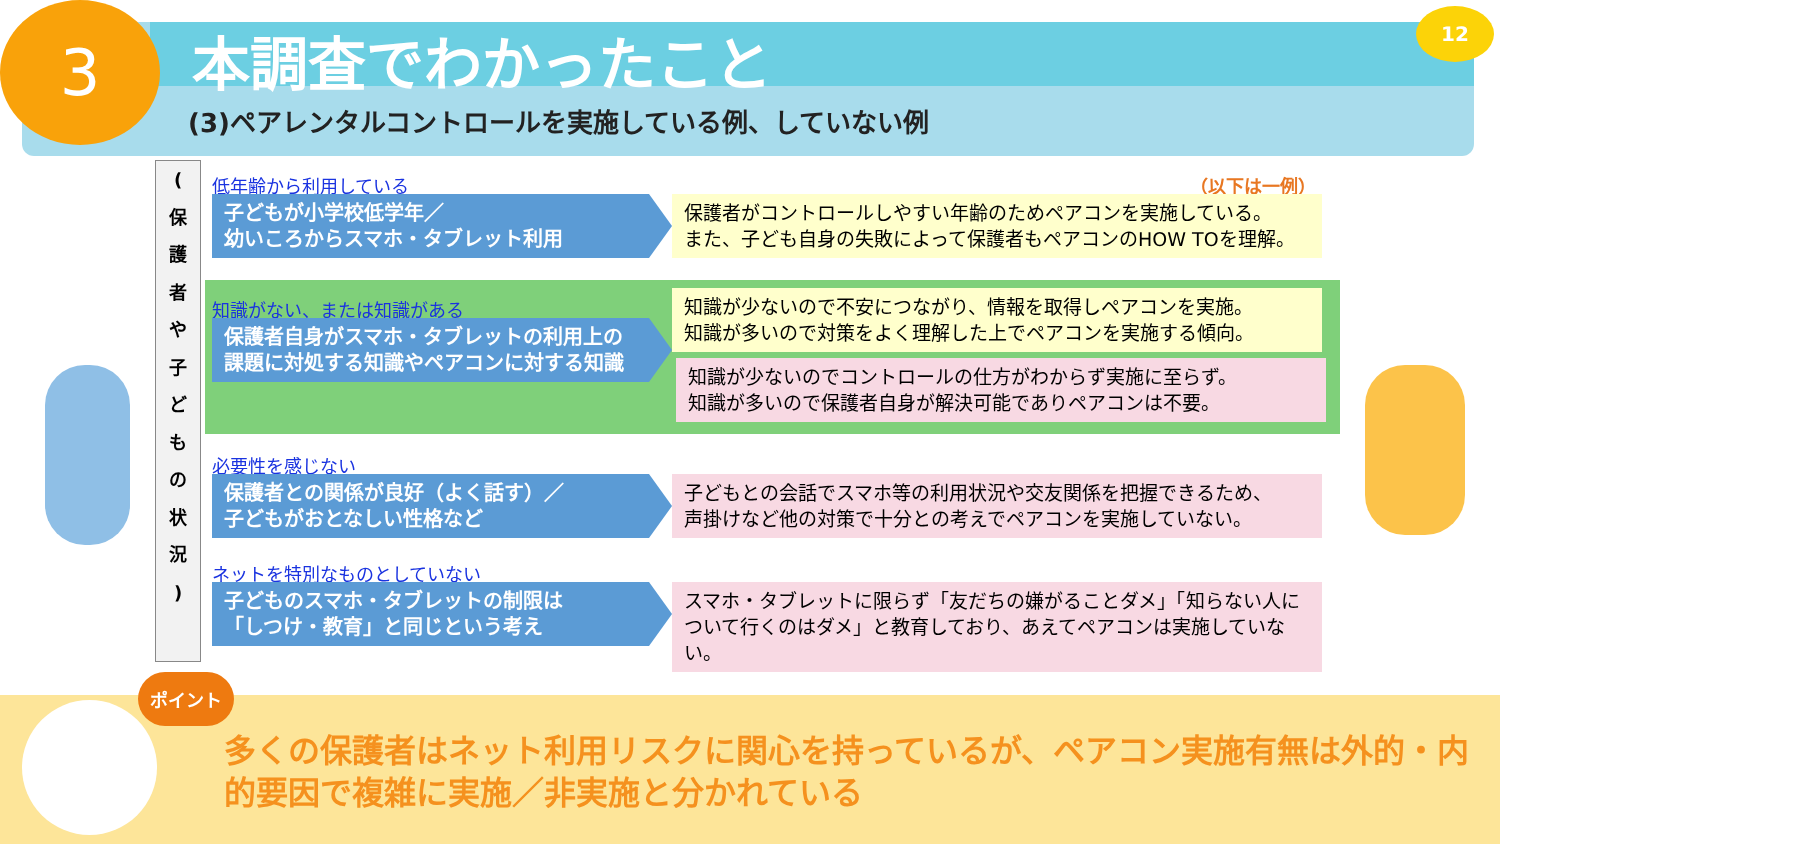3 本調査でわかったこと
(3)ペアレンタルコントロールを実施している例、していない例
12
(
保
護
者
や
子
ど
も
の
状
況
)
（以下は一例）
低年齢から利用している
子どもが小学校低学年／
幼いころからスマホ・タブレット利用
保護者がコントロールしやすい年齢のためペアコンを実施している。
また、子ども自身の失敗によって保護者もペアコンのHOW TOを理解。
知識がない、または知識がある
保護者自身がスマホ・タブレットの利用上の
課題に対処する知識やペアコンに対する知識
知識が少ないので不安につながり、情報を取得しペアコンを実施。
知識が多いので対策をよく理解した上でペアコンを実施する傾向。
知識が少ないのでコントロールの仕方がわからず実施に至らず。
知識が多いので保護者自身が解決可能でありペアコンは不要。
必要性を感じない
保護者との関係が良好（よく話す）／
子どもがおとなしい性格など
子どもとの会話でスマホ等の利用状況や交友関係を把握できるため、
声掛けなど他の対策で十分との考えでペアコンを実施していない。
ネットを特別なものとしていない
子どものスマホ・タブレットの制限は
「しつけ・教育」と同じという考え
スマホ・タブレットに限らず「友だちの嫌がることダメ」「知らない人について行くのはダメ」と教育しており、あえてペアコンは実施していない。
ポイント
多くの保護者はネット利用リスクに関心を持っているが、ペアコン実施有無は外的・内的要因で複雑に実施／非実施と分かれている